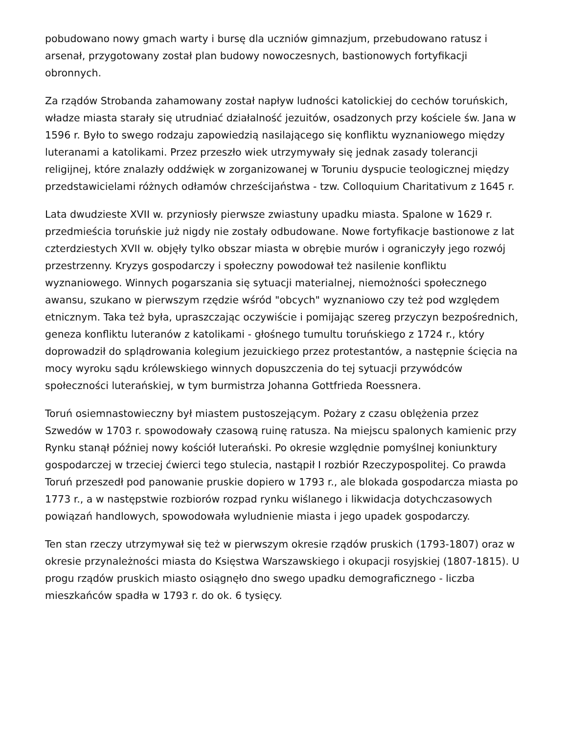pobudowano nowy gmach warty i bursę dla uczniów gimnazjum, przebudowano ratusz i arsenał, przygotowany został plan budowy nowoczesnych, bastionowych fortyfikacji obronnych.
Za rządów Strobanda zahamowany został napływ ludności katolickiej do cechów toruńskich, władze miasta starały się utrudniać działalność jezuitów, osadzonych przy kościele św. Jana w 1596 r. Było to swego rodzaju zapowiedzią nasilającego się konfliktu wyznaniowego między luteranami a katolikami. Przez przeszło wiek utrzymywały się jednak zasady tolerancji religijnej, które znalazły oddźwięk w zorganizowanej w Toruniu dyspucie teologicznej między przedstawicielami różnych odłamów chrześcijaństwa - tzw. Colloquium Charitativum z 1645 r.
Lata dwudzieste XVII w. przyniosły pierwsze zwiastuny upadku miasta. Spalone w 1629 r. przedmieścia toruńskie już nigdy nie zostały odbudowane. Nowe fortyfikacje bastionowe z lat czterdziestych XVII w. objęły tylko obszar miasta w obrębie murów i ograniczyły jego rozwój przestrzenny. Kryzys gospodarczy i społeczny powodował też nasilenie konfliktu wyznaniowego. Winnych pogarszania się sytuacji materialnej, niemożności społecznego awansu, szukano w pierwszym rzędzie wśród "obcych" wyznaniowo czy też pod względem etnicznym. Taka też była, upraszczając oczywiście i pomijając szereg przyczyn bezpośrednich, geneza konfliktu luteranów z katolikami - głośnego tumultu toruńskiego z 1724 r., który doprowadził do splądrowania kolegium jezuickiego przez protestantów, a następnie ścięcia na mocy wyroku sądu królewskiego winnych dopuszczenia do tej sytuacji przywódców społeczności luterańskiej, w tym burmistrza Johanna Gottfrieda Roessnera.
Toruń osiemnastowieczny był miastem pustoszejącym. Pożary z czasu oblężenia przez Szwedów w 1703 r. spowodowały czasową ruinę ratusza. Na miejscu spalonych kamienic przy Rynku stanął później nowy kościół luterański. Po okresie względnie pomyślnej koniunktury gospodarczej w trzeciej ćwierci tego stulecia, nastąpił I rozbiór Rzeczypospolitej. Co prawda Toruń przeszedł pod panowanie pruskie dopiero w 1793 r., ale blokada gospodarcza miasta po 1773 r., a w następstwie rozbiorów rozpad rynku wiślanego i likwidacja dotychczasowych powiązań handlowych, spowodowała wyludnienie miasta i jego upadek gospodarczy.
Ten stan rzeczy utrzymywał się też w pierwszym okresie rządów pruskich (1793-1807) oraz w okresie przynależności miasta do Księstwa Warszawskiego i okupacji rosyjskiej (1807-1815). U progu rządów pruskich miasto osiągnęło dno swego upadku demograficznego - liczba mieszkańców spadła w 1793 r. do ok. 6 tysięcy.